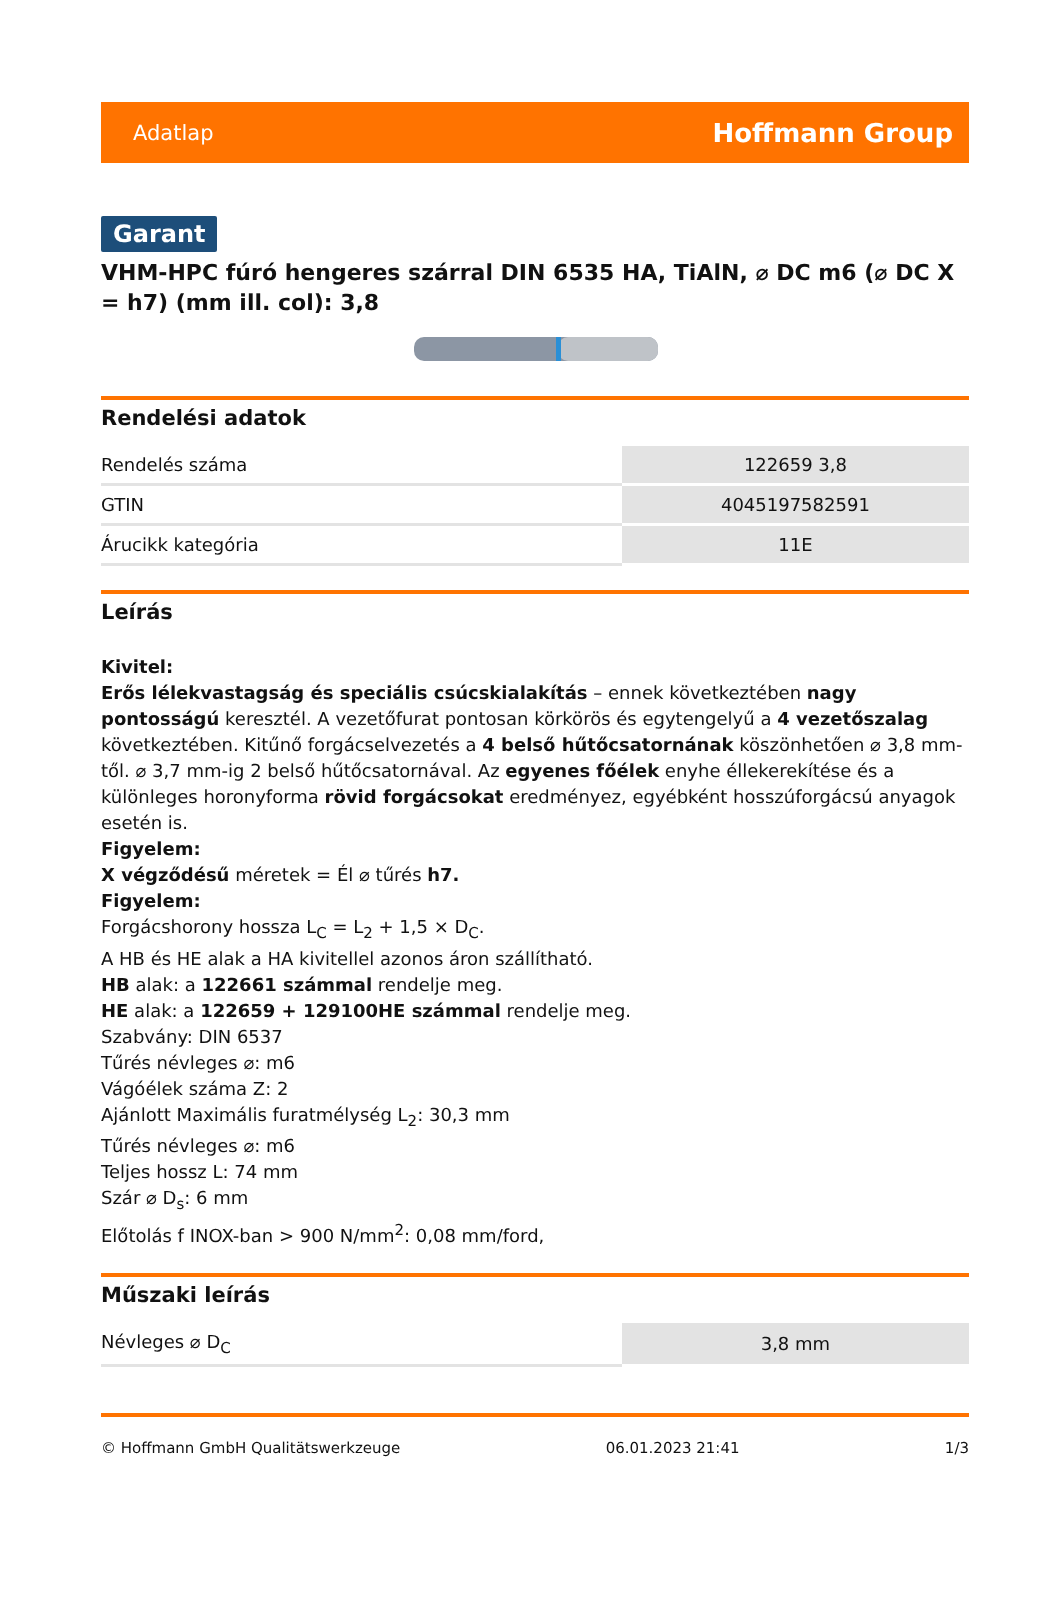Adatlap Hoffmann Group
Garant
VHM-HPC fúró hengeres szárral DIN 6535 HA, TiAlN, ⌀ DC m6 (⌀ DC X = h7) (mm ill. col): 3,8
Rendelési adatok
| Rendelés száma | 122659 3,8 |
| GTIN | 4045197582591 |
| Árucikk kategória | 11E |
Leírás
Kivitel:
Erős lélekvastagság és speciális csúcskialakítás – ennek következtében nagy pontosságú keresztél. A vezetőfurat pontosan körkörös és egytengelyű a 4 vezetőszalag következtében. Kitűnő forgácselvezetés a 4 belső hűtőcsatornának köszönhetően ⌀ 3,8 mm-től. ⌀ 3,7 mm-ig 2 belső hűtőcsatornával. Az egyenes főélek enyhe éllekerekítése és a különleges horonyforma rövid forgácsokat eredményez, egyébként hosszúforgácsú anyagok esetén is.
Figyelem:
X végződésű méretek = Él ⌀ tűrés h7.
Figyelem:
Forgácshorony hossza L<sub>C</sub> = L<sub>2</sub> + 1,5 × D<sub>C</sub>.
A HB és HE alak a HA kivitellel azonos áron szállítható.
HB alak: a 122661 számmal rendelje meg.
HE alak: a 122659 + 129100HE számmal rendelje meg.
Szabvány: DIN 6537
Tűrés névleges ⌀: m6
Vágóélek száma Z: 2
Ajánlott Maximális furatmélység L<sub>2</sub>: 30,3 mm
Tűrés névleges ⌀: m6
Teljes hossz L: 74 mm
Szár ⌀ D<sub>s</sub>: 6 mm
Előtolás f INOX-ban > 900 N/mm<sup>2</sup>: 0,08 mm/ford,
Műszaki leírás
| Névleges ⌀ D<sub>C</sub> | 3,8 mm |
© Hoffmann GmbH Qualitätswerkzeuge 06.01.2023 21:41 1/3